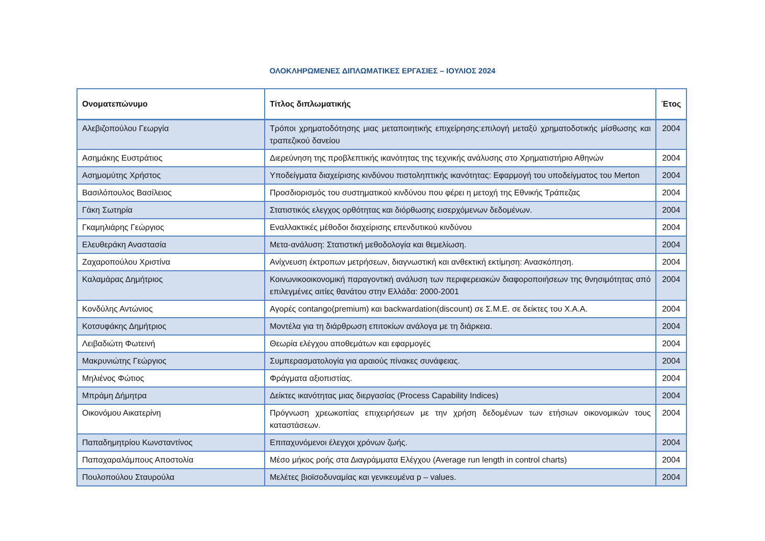ΟΛΟΚΛΗΡΩΜΕΝΕΣ ΔΙΠΛΩΜΑΤΙΚΕΣ ΕΡΓΑΣΙΕΣ – ΙΟΥΛΙΟΣ 2024
| Ονοματεπώνυμο | Τίτλος διπλωματικής | Έτος |
| --- | --- | --- |
| Αλεβιζοπούλου Γεωργία | Τρόποι χρηματοδότησης μιας μεταποιητικής επιχείρησης:επιλογή μεταξύ χρηματοδοτικής μίσθωσης και τραπεζικού δανείου | 2004 |
| Ασημάκης Ευστράτιος | Διερεύνηση της προβλεπτικής ικανότητας της τεχνικής ανάλυσης στο Χρηματιστήριο Αθηνών | 2004 |
| Ασημομύτης Χρήστος | Υποδείγματα διαχείρισης κινδύνου πιστοληπτικής ικανότητας: Εφαρμογή του υποδείγματος του Merton | 2004 |
| Βασιλόπουλος Βασίλειος | Προσδιορισμός του συστηματικού κινδύνου που φέρει η μετοχή της Εθνικής Τράπεζας | 2004 |
| Γάκη Σωτηρία | Στατιστικός ελεγχος ορθότητας και διόρθωσης εισερχόμενων δεδομένων. | 2004 |
| Γκαμηλιάρης Γεώργιος | Εναλλακτικές μέθοδοι διαχείρισης επενδυτικού κινδύνου | 2004 |
| Ελευθεράκη Αναστασία | Μετα-ανάλυση: Στατιστική μεθοδολογία και θεμελίωση. | 2004 |
| Ζαχαροπούλου Χριστίνα | Ανίχνευση έκτροπων μετρήσεων, διαγνωστική και ανθεκτική εκτίμηση: Ανασκόπηση. | 2004 |
| Καλαμάρας Δημήτριος | Κοινωνικοοικονομική παραγοντική ανάλυση των περιφερειακών διαφοροποιήσεων της θνησιμότητας από επιλεγμένες αιτίες θανάτου στην Ελλάδα: 2000-2001 | 2004 |
| Κονδύλης Αντώνιος | Αγορές contango(premium) και backwardation(discount) σε Σ.Μ.Ε. σε δείκτες του Χ.Α.Α. | 2004 |
| Κοτσυφάκης Δημήτριος | Μοντέλα για τη διάρθρωση επιτοκίων ανάλογα με τη διάρκεια. | 2004 |
| Λειβαδιώτη Φωτεινή | Θεωρία ελέγχου αποθεμάτων και εφαρμογές | 2004 |
| Μακρυνιώτης Γεώργιος | Συμπερασματολογία για αραιούς πίνακες συνάφειας. | 2004 |
| Μηλιένος Φώτιος | Φράγματα αξιοπιστίας. | 2004 |
| Μπράμη Δήμητρα | Δείκτες ικανότητας μιας διεργασίας (Process Capability Indices) | 2004 |
| Οικονόμου Αικατερίνη | Πρόγνωση χρεωκοπίας επιχειρήσεων με την χρήση δεδομένων των ετήσιων οικονομικών τους καταστάσεων. | 2004 |
| Παπαδημητρίου Κωνσταντίνος | Επιταχυνόμενοι έλεγχοι χρόνων ζωής. | 2004 |
| Παπαχαραλάμπους Αποστολία | Μέσο μήκος ροής στα Διαγράμματα Ελέγχου (Average run length in control charts) | 2004 |
| Πουλοπούλου Σταυρούλα | Μελέτες βιοϊσοδυναμίας και γενικευμένα p – values. | 2004 |